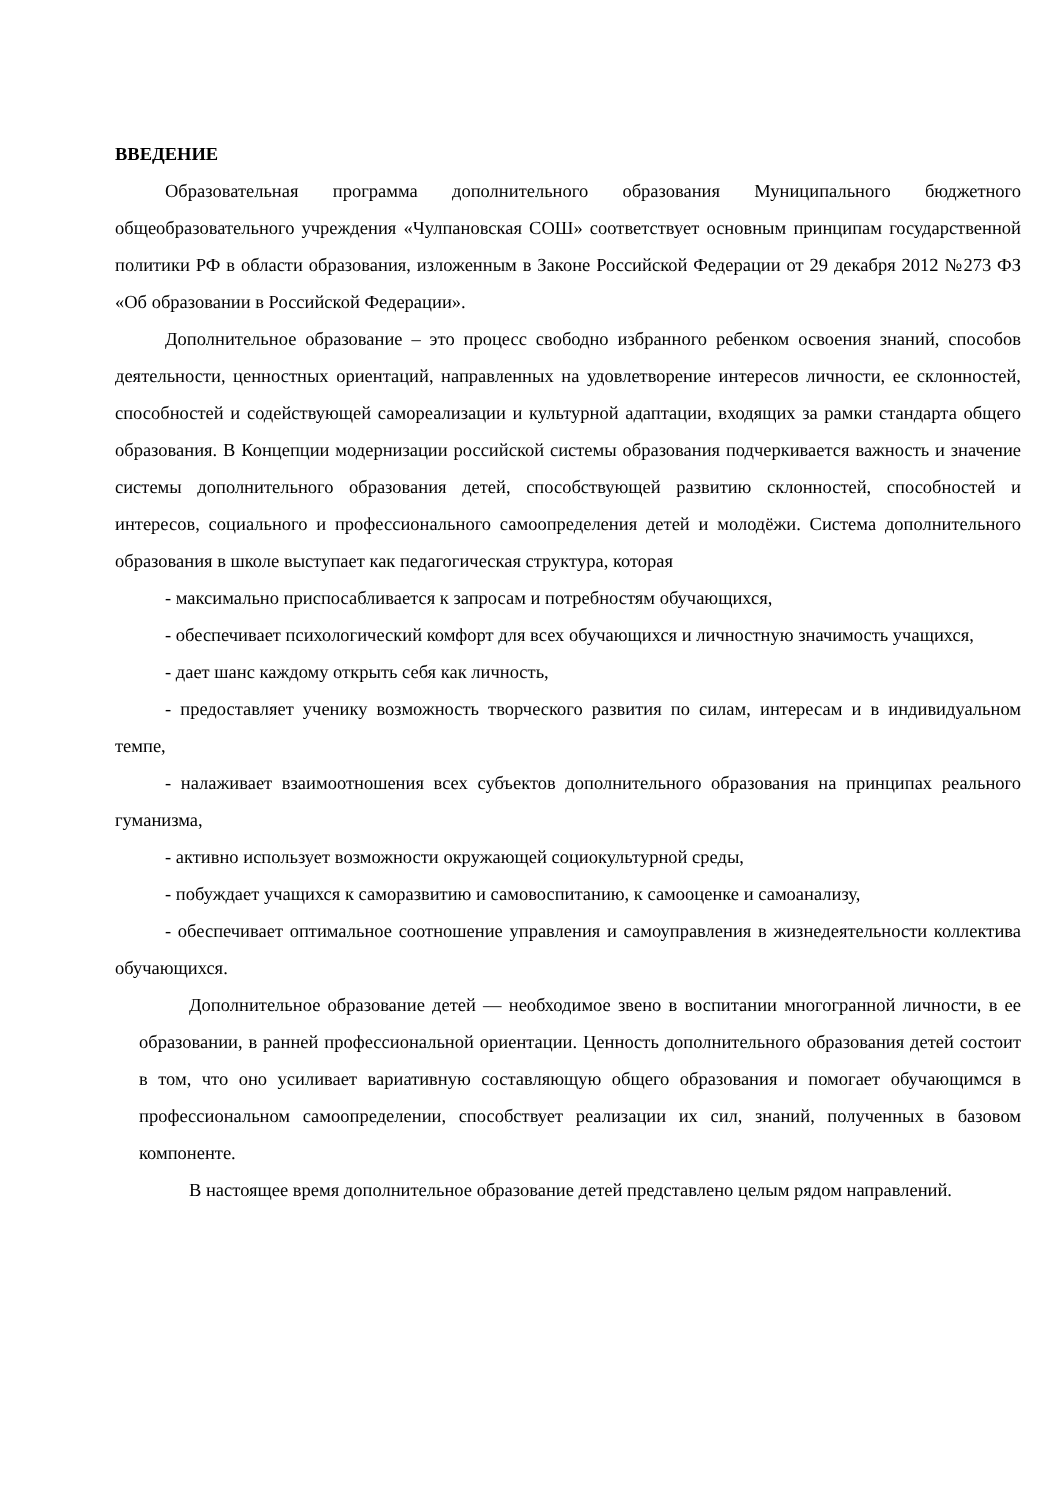ВВЕДЕНИЕ
Образовательная программа дополнительного образования Муниципального бюджетного общеобразовательного учреждения «Чулпановская СОШ» соответствует основным принципам государственной политики РФ в области образования, изложенным в Законе Российской Федерации от 29 декабря 2012 №273 ФЗ «Об образовании в Российской Федерации».
Дополнительное образование – это процесс свободно избранного ребенком освоения знаний, способов деятельности, ценностных ориентаций, направленных на удовлетворение интересов личности, ее склонностей, способностей и содействующей самореализации и культурной адаптации, входящих за рамки стандарта общего образования. В Концепции модернизации российской системы образования подчеркивается важность и значение системы дополнительного образования детей, способствующей развитию склонностей, способностей и интересов, социального и профессионального самоопределения детей и молодёжи. Система дополнительного образования в школе выступает как педагогическая структура, которая
- максимально приспосабливается к запросам и потребностям обучающихся,
- обеспечивает психологический комфорт для всех обучающихся и личностную значимость учащихся,
- дает шанс каждому открыть себя как личность,
- предоставляет ученику возможность творческого развития по силам, интересам и в индивидуальном темпе,
- налаживает взаимоотношения всех субъектов дополнительного образования на принципах реального гуманизма,
- активно использует возможности окружающей социокультурной среды,
- побуждает учащихся к саморазвитию и самовоспитанию, к самооценке и самоанализу,
- обеспечивает оптимальное соотношение управления и самоуправления в жизнедеятельности коллектива обучающихся.
Дополнительное образование детей — необходимое звено в воспитании многогранной личности, в ее образовании, в ранней профессиональной ориентации. Ценность дополнительного образования детей состоит в том, что оно усиливает вариативную составляющую общего образования и помогает обучающимся в профессиональном самоопределении, способствует реализации их сил, знаний, полученных в базовом компоненте.
В настоящее время дополнительное образование детей представлено целым рядом направлений.